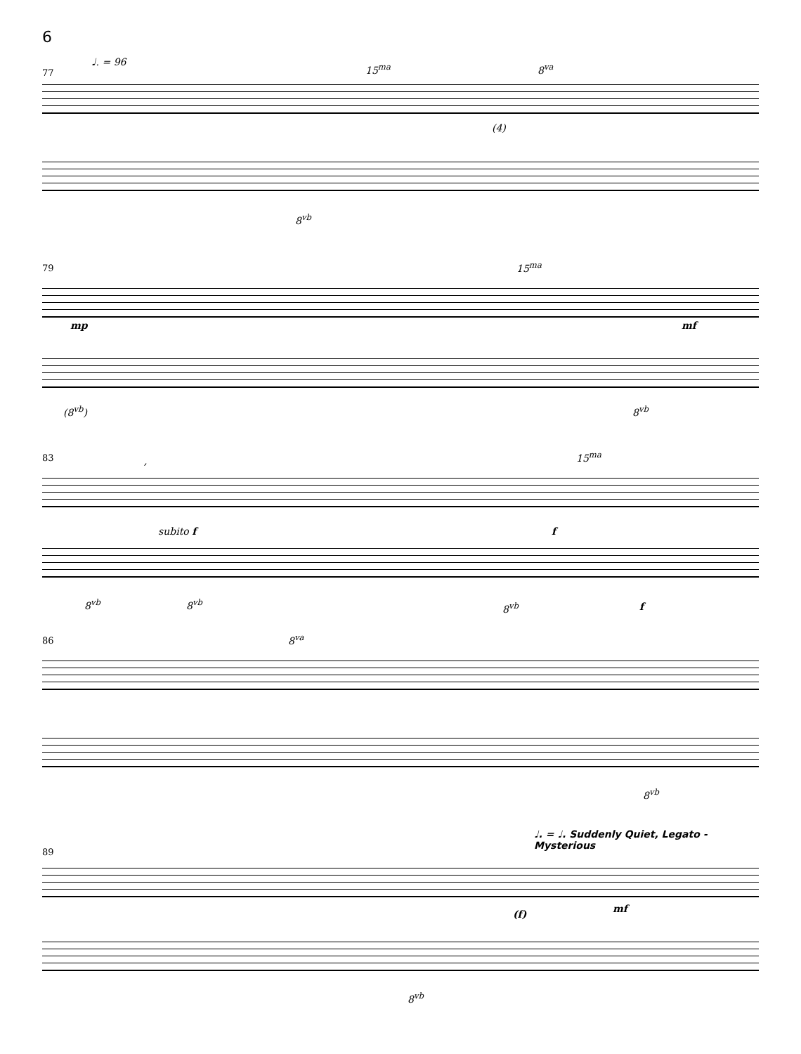6
♩. = 96
77 15<sup>ma</sup> 8<sup>va</sup>
(4)
8<sup>vb</sup>
79 15<sup>ma</sup>
mp mf
(8<sup>vb</sup>) 8<sup>vb</sup>
83 , 15<sup>ma</sup>
subito f f
8<sup>vb</sup> 8<sup>vb</sup> 8<sup>vb</sup> f
86 8<sup>va</sup>
8<sup>vb</sup>
♩. = ♩. Suddenly Quiet, Legato - Mysterious
89
(f) mf
8<sup>vb</sup>